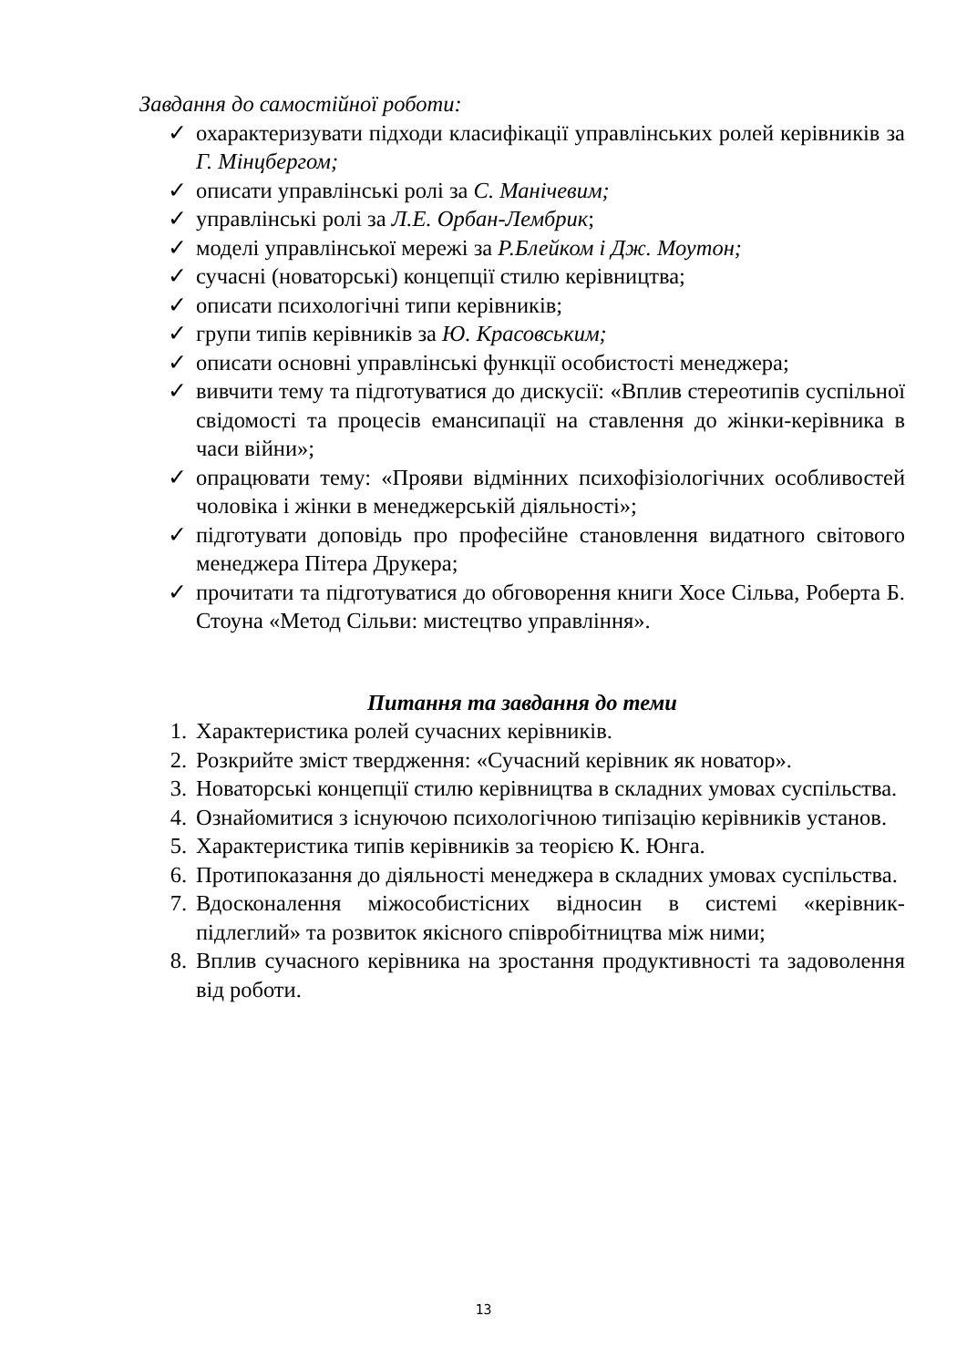Завдання до самостійної роботи:
✓ охарактеризувати підходи класифікації управлінських ролей керівників за Г. Мінцбергом;
✓ описати управлінські ролі за С. Манічевим;
✓ управлінські ролі за Л.Е. Орбан-Лембрик;
✓ моделі управлінської мережі за Р.Блейком і Дж. Моутон;
✓ сучасні (новаторські) концепції стилю керівництва;
✓ описати психологічні типи керівників;
✓ групи типів керівників за Ю. Красовським;
✓ описати основні управлінські функції особистості менеджера;
✓ вивчити тему та підготуватися до дискусії: «Вплив стереотипів суспільної свідомості та процесів емансипації на ставлення до жінки-керівника в часи війни»;
✓ опрацювати тему: «Прояви відмінних психофізіологічних особливостей чоловіка і жінки в менеджерській діяльності»;
✓ підготувати доповідь про професійне становлення видатного світового менеджера Пітера Друкера;
✓ прочитати та підготуватися до обговорення книги Хосе Сільва, Роберта Б. Стоуна «Метод Сільви: мистецтво управління».
Питання та завдання до теми
1. Характеристика ролей сучасних керівників.
2. Розкрийте зміст твердження: «Сучасний керівник як новатор».
3. Новаторські концепції стилю керівництва в складних умовах суспільства.
4. Ознайомитися з існуючою психологічною типізацію керівників установ.
5. Характеристика типів керівників за теорією К. Юнга.
6. Протипоказання до діяльності менеджера в складних умовах суспільства.
7. Вдосконалення міжособистісних відносин в системі «керівник-підлеглий» та розвиток якісного співробітництва між ними;
8. Вплив сучасного керівника на зростання продуктивності та задоволення від роботи.
13